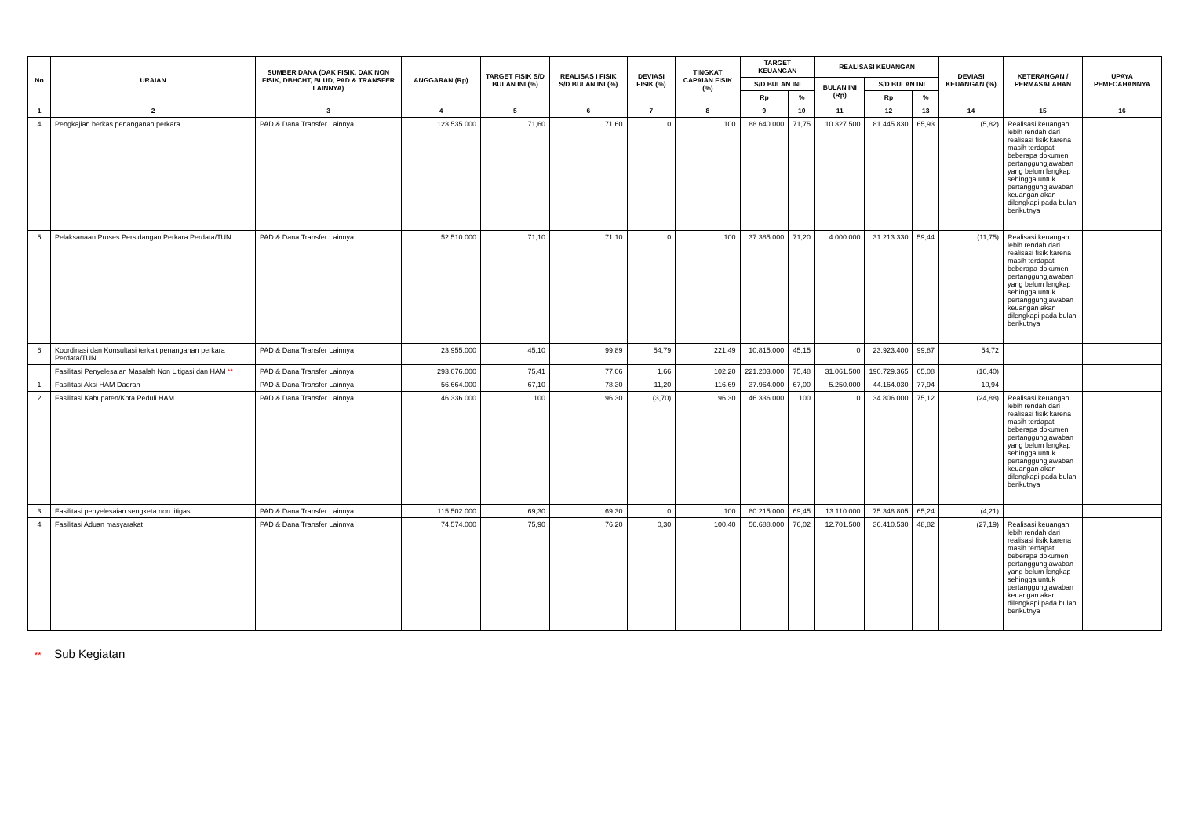| No | URAIAN | SUMBER DANA (DAK FISIK, DAK NON FISIK, DBHCHT, BLUD, PAD & TRANSFER LAINNYA) | ANGGARAN (Rp) | TARGET FISIK S/D BULAN INI (%) | REALISAS I FISIK S/D BULAN INI (%) | DEVIASI FISIK (%) | TINGKAT CAPAIAN FISIK (%) | TARGET KEUANGAN | | REALISASI KEUANGAN | | | DEVIASI KEUANGAN (%) | KETERANGAN / PERMASALAHAN | UPAYA PEMECAHANNYA |
| --- | --- | --- | --- | --- | --- | --- | --- | --- | --- | --- | --- | --- | --- | --- | --- |
| | | | | | | | | S/D BULAN INI | | BULAN INI (Rp) | S/D BULAN INI | | | | |
| | | | | | | | | Rp | % | | Rp | % | | | |
| 1 | 2 | 3 | 4 | 5 | 6 | 7 | 8 | 9 | 10 | 11 | 12 | 13 | 14 | 15 | 16 |
| 4 | Pengkajian berkas penanganan perkara | PAD & Dana Transfer Lainnya | 123.535.000 | 71,60 | 71,60 | 0 | 100 | 88.640.000 | 71,75 | 10.327.500 | 81.445.830 | 65,93 | (5,82) | Realisasi keuangan lebih rendah dari realisasi fisik karena masih terdapat beberapa dokumen pertanggungjawaban yang belum lengkap sehingga untuk pertanggungjawaban keuangan akan dilengkapi pada bulan berikutnya | |
| 5 | Pelaksanaan Proses Persidangan Perkara Perdata/TUN | PAD & Dana Transfer Lainnya | 52.510.000 | 71,10 | 71,10 | 0 | 100 | 37.385.000 | 71,20 | 4.000.000 | 31.213.330 | 59,44 | (11,75) | Realisasi keuangan lebih rendah dari realisasi fisik karena masih terdapat beberapa dokumen pertanggungjawaban yang belum lengkap sehingga untuk pertanggungjawaban keuangan akan dilengkapi pada bulan berikutnya | |
| 6 | Koordinasi dan Konsultasi terkait penanganan perkara Perdata/TUN | PAD & Dana Transfer Lainnya | 23.955.000 | 45,10 | 99,89 | 54,79 | 221,49 | 10.815.000 | 45,15 | 0 | 23.923.400 | 99,87 | 54,72 | | |
| | Fasilitasi Penyelesaian Masalah Non Litigasi dan HAM ** | PAD & Dana Transfer Lainnya | 293.076.000 | 75,41 | 77,06 | 1,66 | 102,20 | 221.203.000 | 75,48 | 31.061.500 | 190.729.365 | 65,08 | (10,40) | | |
| 1 | Fasilitasi Aksi HAM Daerah | PAD & Dana Transfer Lainnya | 56.664.000 | 67,10 | 78,30 | 11,20 | 116,69 | 37.964.000 | 67,00 | 5.250.000 | 44.164.030 | 77,94 | 10,94 | | |
| 2 | Fasilitasi Kabupaten/Kota Peduli HAM | PAD & Dana Transfer Lainnya | 46.336.000 | 100 | 96,30 | (3,70) | 96,30 | 46.336.000 | 100 | 0 | 34.806.000 | 75,12 | (24,88) | Realisasi keuangan lebih rendah dari realisasi fisik karena masih terdapat beberapa dokumen pertanggungjawaban yang belum lengkap sehingga untuk pertanggungjawaban keuangan akan dilengkapi pada bulan berikutnya | |
| 3 | Fasilitasi penyelesaian sengketa non litigasi | PAD & Dana Transfer Lainnya | 115.502.000 | 69,30 | 69,30 | 0 | 100 | 80.215.000 | 69,45 | 13.110.000 | 75.348.805 | 65,24 | (4,21) | | |
| 4 | Fasilitasi Aduan masyarakat | PAD & Dana Transfer Lainnya | 74.574.000 | 75,90 | 76,20 | 0,30 | 100,40 | 56.688.000 | 76,02 | 12.701.500 | 36.410.530 | 48,82 | (27,19) | Realisasi keuangan lebih rendah dari realisasi fisik karena masih terdapat beberapa dokumen pertanggungjawaban yang belum lengkap sehingga untuk pertanggungjawaban keuangan akan dilengkapi pada bulan berikutnya | |
** Sub Kegiatan